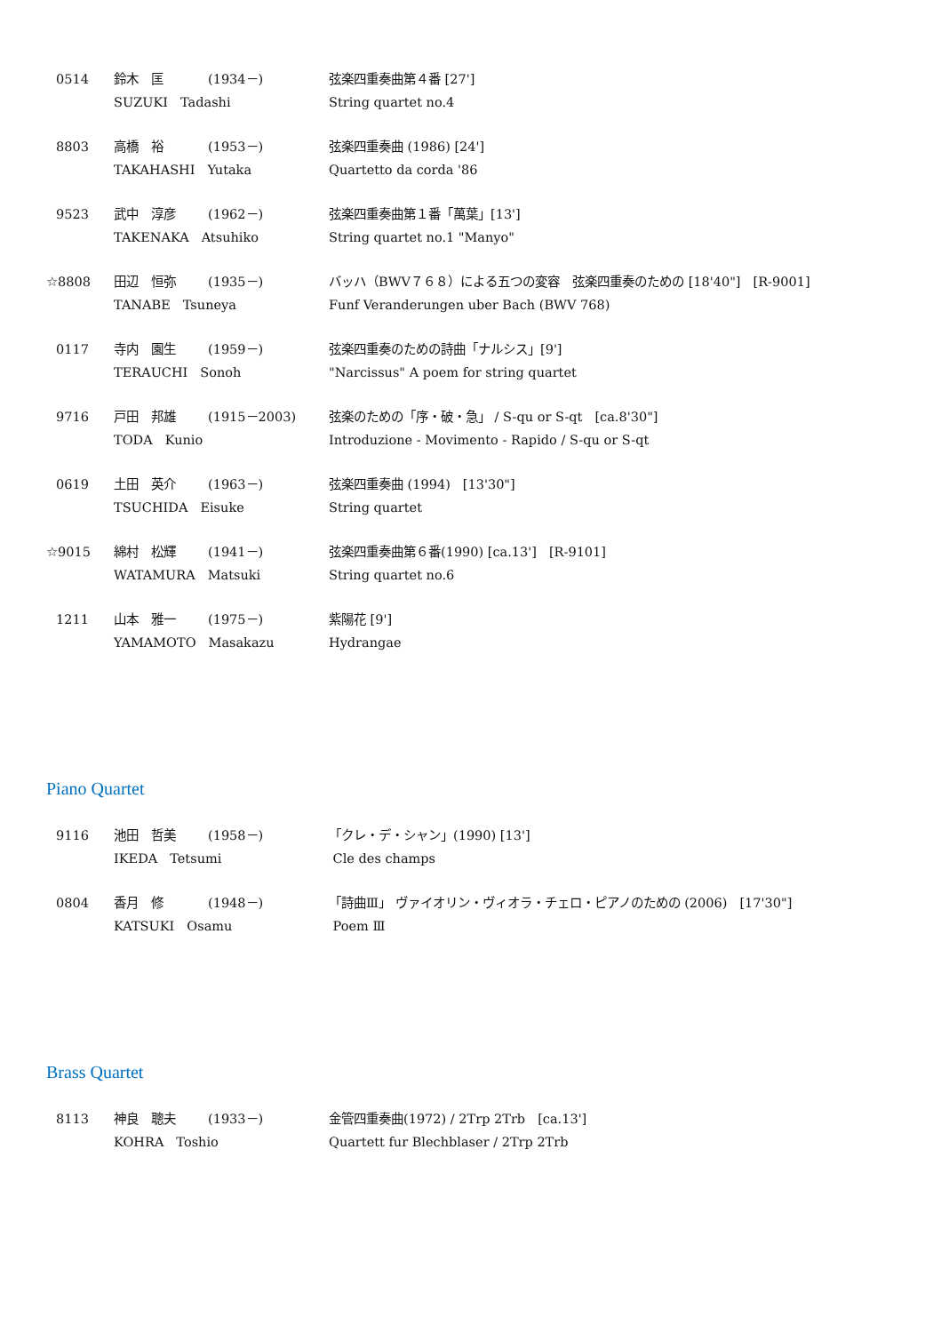0514
鈴木　匡
(1934－)
弦楽四重奏曲第４番 [27']
SUZUKI　Tadashi
String quartet no.4
8803
高橋　裕
(1953－)
弦楽四重奏曲 (1986) [24']
TAKAHASHI　Yutaka
Quartetto da corda '86
9523
武中　淳彦
(1962－)
弦楽四重奏曲第１番「萬葉」[13']
TAKENAKA　Atsuhiko
String quartet no.1 "Manyo"
☆8808
田辺　恒弥
(1935－)
バッハ（BWV７６８）による五つの変容　弦楽四重奏のための [18'40"]　[R-9001]
TANABE　Tsuneya
Funf Veranderungen uber Bach (BWV 768)
0117
寺内　園生
(1959－)
弦楽四重奏のための詩曲「ナルシス」[9']
TERAUCHI　Sonoh
"Narcissus" A poem for string quartet
9716
戸田　邦雄
(1915－2003)
弦楽のための「序・破・急」 / S-qu or S-qt　[ca.8'30"]
TODA　Kunio
Introduzione - Movimento - Rapido / S-qu or S-qt
0619
土田　英介
(1963－)
弦楽四重奏曲 (1994)　[13'30"]
TSUCHIDA　Eisuke
String quartet
☆9015
綿村　松輝
(1941－)
弦楽四重奏曲第６番(1990) [ca.13']　[R-9101]
WATAMURA　Matsuki
String quartet no.6
1211
山本　雅一
(1975－)
紫陽花 [9']
YAMAMOTO　Masakazu
Hydrangae
Piano Quartet
9116
池田　哲美
(1958－)
「クレ・デ・シャン」(1990) [13']
IKEDA　Tetsumi
Cle des champs
0804
香月　修
(1948－)
「詩曲Ⅲ」 ヴァイオリン・ヴィオラ・チェロ・ピアノのための (2006)　[17'30"]
KATSUKI　Osamu
Poem Ⅲ
Brass Quartet
8113
神良　聰夫
(1933－)
金管四重奏曲(1972) / 2Trp 2Trb　[ca.13']
KOHRA　Toshio
Quartett fur Blechblaser / 2Trp 2Trb